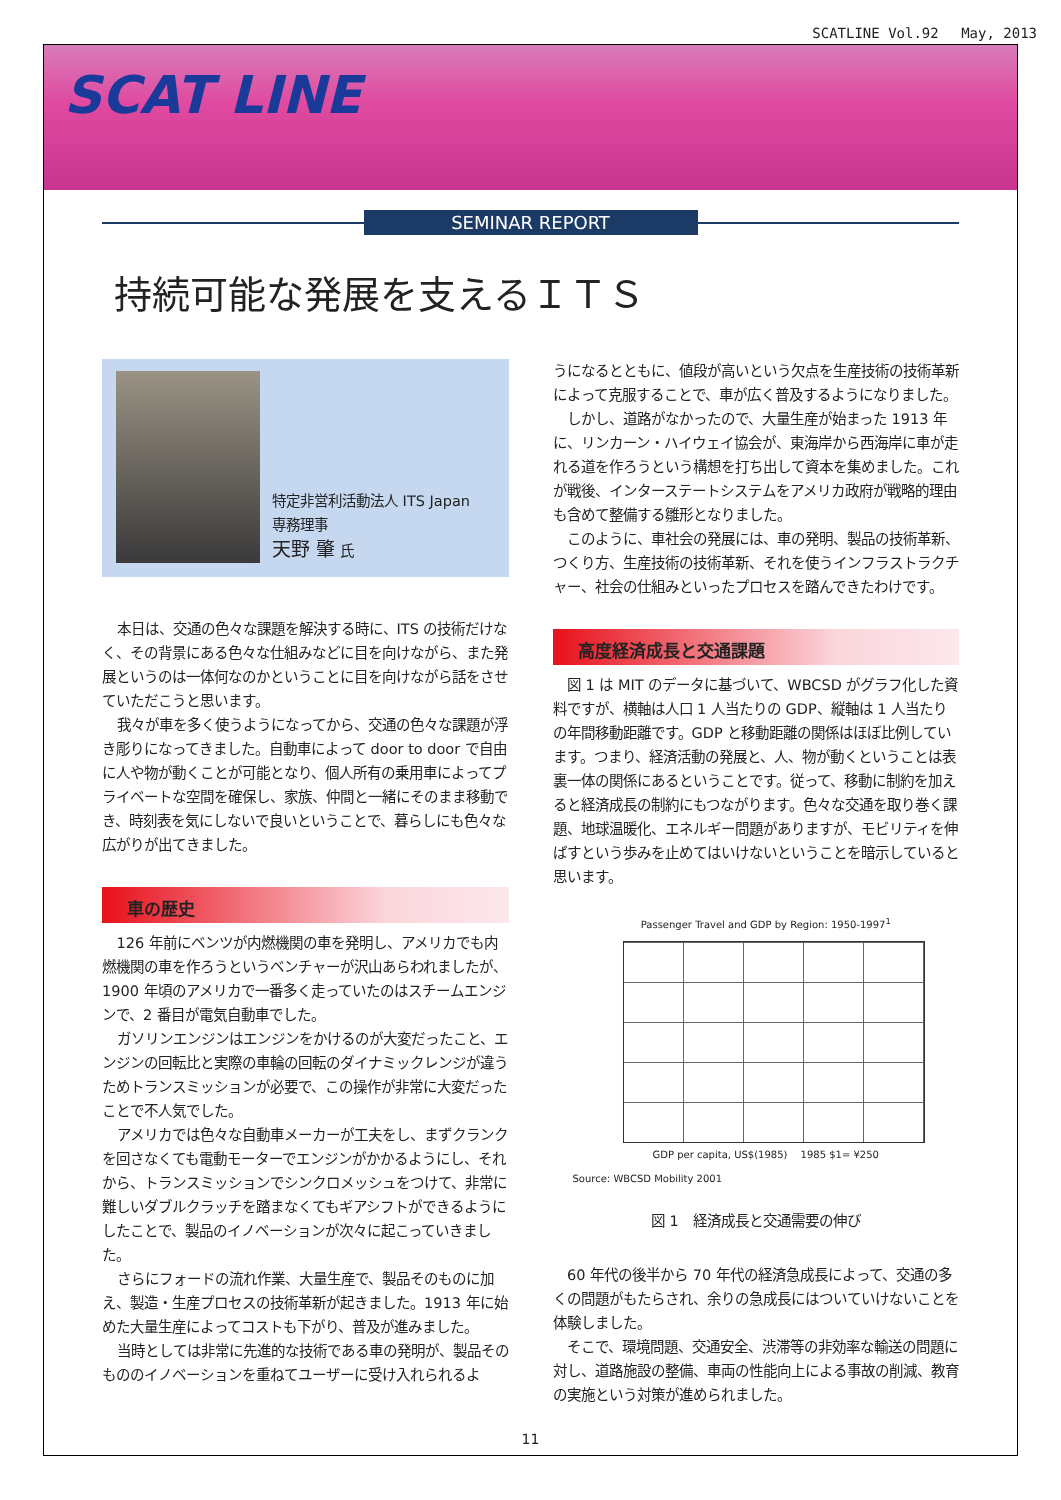SCATLINE Vol.92　 May, 2013
SCAT LINE
SEMINAR REPORT
持続可能な発展を支えるＩＴＳ
特定非営利活動法人 ITS Japan
専務理事
天野 肇 氏
本日は、交通の色々な課題を解決する時に、ITS の技術だけなく、その背景にある色々な仕組みなどに目を向けながら、また発展というのは一体何なのかということに目を向けながら話をさせていただこうと思います。
我々が車を多く使うようになってから、交通の色々な課題が浮き彫りになってきました。自動車によって door to door で自由に人や物が動くことが可能となり、個人所有の乗用車によってプライベートな空間を確保し、家族、仲間と一緒にそのまま移動でき、時刻表を気にしないで良いということで、暮らしにも色々な広がりが出てきました。
車の歴史
126 年前にベンツが内燃機関の車を発明し、アメリカでも内燃機関の車を作ろうというベンチャーが沢山あらわれましたが、1900 年頃のアメリカで一番多く走っていたのはスチームエンジンで、2 番目が電気自動車でした。
ガソリンエンジンはエンジンをかけるのが大変だったこと、エンジンの回転比と実際の車輪の回転のダイナミックレンジが違うためトランスミッションが必要で、この操作が非常に大変だったことで不人気でした。
アメリカでは色々な自動車メーカーが工夫をし、まずクランクを回さなくても電動モーターでエンジンがかかるようにし、それから、トランスミッションでシンクロメッシュをつけて、非常に難しいダブルクラッチを踏まなくてもギアシフトができるようにしたことで、製品のイノベーションが次々に起こっていきました。
さらにフォードの流れ作業、大量生産で、製品そのものに加え、製造・生産プロセスの技術革新が起きました。1913 年に始めた大量生産によってコストも下がり、普及が進みました。
当時としては非常に先進的な技術である車の発明が、製品そのもののイノベーションを重ねてユーザーに受け入れられるよ
うになるとともに、値段が高いという欠点を生産技術の技術革新によって克服することで、車が広く普及するようになりました。
しかし、道路がなかったので、大量生産が始まった 1913 年に、リンカーン・ハイウェイ協会が、東海岸から西海岸に車が走れる道を作ろうという構想を打ち出して資本を集めました。これが戦後、インターステートシステムをアメリカ政府が戦略的理由も含めて整備する雛形となりました。
このように、車社会の発展には、車の発明、製品の技術革新、つくり方、生産技術の技術革新、それを使うインフラストラクチャー、社会の仕組みといったプロセスを踏んできたわけです。
高度経済成長と交通課題
図 1 は MIT のデータに基づいて、WBCSD がグラフ化した資料ですが、横軸は人口 1 人当たりの GDP、縦軸は 1 人当たりの年間移動距離です。GDP と移動距離の関係はほぼ比例しています。つまり、経済活動の発展と、人、物が動くということは表裏一体の関係にあるということです。従って、移動に制約を加えると経済成長の制約にもつながります。色々な交通を取り巻く課題、地球温暖化、エネルギー問題がありますが、モビリティを伸ばすという歩みを止めてはいけないということを暗示していると思います。
Passenger Travel and GDP by Region: 1950-1997<sup>1</sup>
GDP per capita, US$(1985)　 1985 $1= ¥250
Source: WBCSD Mobility 2001
図 1　経済成長と交通需要の伸び
60 年代の後半から 70 年代の経済急成長によって、交通の多くの問題がもたらされ、余りの急成長にはついていけないことを体験しました。
そこで、環境問題、交通安全、渋滞等の非効率な輸送の問題に対し、道路施設の整備、車両の性能向上による事故の削減、教育の実施という対策が進められました。
11